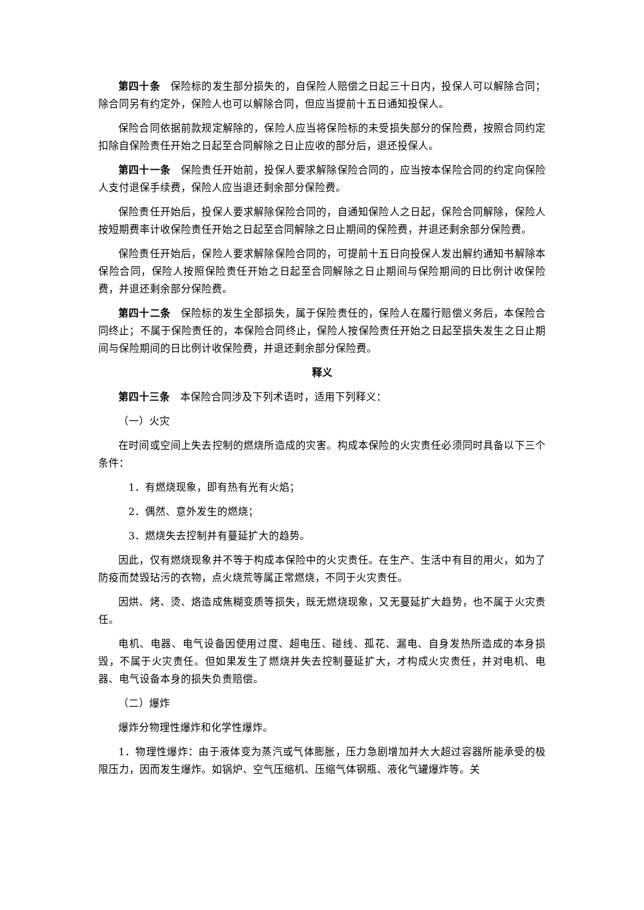第四十条　保险标的发生部分损失的，自保险人赔偿之日起三十日内，投保人可以解除合同；除合同另有约定外，保险人也可以解除合同，但应当提前十五日通知投保人。
保险合同依据前款规定解除的，保险人应当将保险标的未受损失部分的保险费，按照合同约定扣除自保险责任开始之日起至合同解除之日止应收的部分后，退还投保人。
第四十一条　保险责任开始前，投保人要求解除保险合同的，应当按本保险合同的约定向保险人支付退保手续费，保险人应当退还剩余部分保险费。
保险责任开始后，投保人要求解除保险合同的，自通知保险人之日起，保险合同解除，保险人按短期费率计收保险责任开始之日起至合同解除之日止期间的保险费，并退还剩余部分保险费。
保险责任开始后，保险人要求解除保险合同的，可提前十五日向投保人发出解约通知书解除本保险合同，保险人按照保险责任开始之日起至合同解除之日止期间与保险期间的日比例计收保险费，并退还剩余部分保险费。
第四十二条　保险标的发生全部损失，属于保险责任的，保险人在履行赔偿义务后，本保险合同终止；不属于保险责任的，本保险合同终止，保险人按保险责任开始之日起至损失发生之日止期间与保险期间的日比例计收保险费，并退还剩余部分保险费。
释义
第四十三条　本保险合同涉及下列术语时，适用下列释义：
（一）火灾
在时间或空间上失去控制的燃烧所造成的灾害。构成本保险的火灾责任必须同时具备以下三个条件：
1．有燃烧现象，即有热有光有火焰；
2．偶然、意外发生的燃烧；
3．燃烧失去控制并有蔓延扩大的趋势。
因此，仅有燃烧现象并不等于构成本保险中的火灾责任。在生产、生活中有目的用火，如为了防疫而焚毁玷污的衣物，点火烧荒等属正常燃烧，不同于火灾责任。
因烘、烤、烫、烙造成焦糊变质等损失，既无燃烧现象，又无蔓延扩大趋势，也不属于火灾责任。
电机、电器、电气设备因使用过度、超电压、碰线、孤花、漏电、自身发热所造成的本身损毁，不属于火灾责任。但如果发生了燃烧并失去控制蔓延扩大，才构成火灾责任，并对电机、电器、电气设备本身的损失负责赔偿。
（二）爆炸
爆炸分物理性爆炸和化学性爆炸。
1．物理性爆炸：由于液体变为蒸汽或气体膨胀，压力急剧增加并大大超过容器所能承受的极限压力，因而发生爆炸。如锅炉、空气压缩机、压缩气体钢瓶、液化气罐爆炸等。关